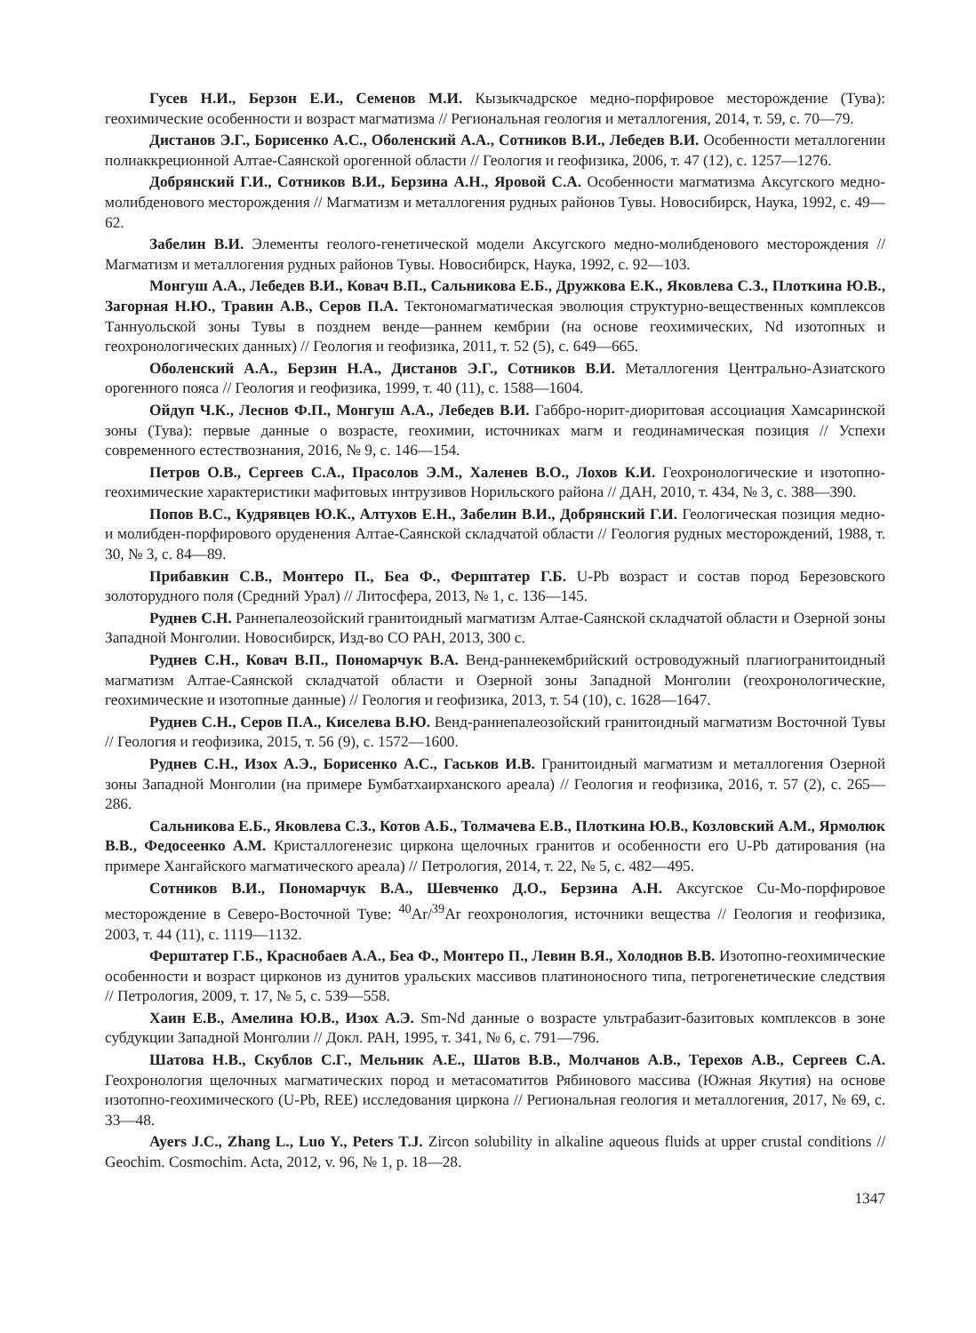Гусев Н.И., Берзон Е.И., Семенов М.И. Кызыкчадрское медно-порфировое месторождение (Тува): геохимические особенности и возраст магматизма // Региональная геология и металлогения, 2014, т. 59, с. 70—79.
Дистанов Э.Г., Борисенко А.С., Оболенский А.А., Сотников В.И., Лебедев В.И. Особенности металлогении полиаккреционной Алтае-Саянской орогенной области // Геология и геофизика, 2006, т. 47 (12), с. 1257—1276.
Добрянский Г.И., Сотников В.И., Берзина А.Н., Яровой С.А. Особенности магматизма Аксугского медно-молибденового месторождения // Магматизм и металлогения рудных районов Тувы. Новосибирск, Наука, 1992, с. 49—62.
Забелин В.И. Элементы геолого-генетической модели Аксугского медно-молибденового месторождения // Магматизм и металлогения рудных районов Тувы. Новосибирск, Наука, 1992, с. 92—103.
Монгуш А.А., Лебедев В.И., Ковач В.П., Сальникова Е.Б., Дружкова Е.К., Яковлева С.З., Плоткина Ю.В., Загорная Н.Ю., Травин А.В., Серов П.А. Тектономагматическая эволюция структурно-вещественных комплексов Таннуольской зоны Тувы в позднем венде—раннем кембрии (на основе геохимических, Nd изотопных и геохронологических данных) // Геология и геофизика, 2011, т. 52 (5), с. 649—665.
Оболенский А.А., Берзин Н.А., Дистанов Э.Г., Сотников В.И. Металлогения Центрально-Азиатского орогенного пояса // Геология и геофизика, 1999, т. 40 (11), с. 1588—1604.
Ойдуп Ч.К., Леснов Ф.П., Монгуш А.А., Лебедев В.И. Габбро-норит-диоритовая ассоциация Хамсаринской зоны (Тува): первые данные о возрасте, геохимии, источниках магм и геодинамическая позиция // Успехи современного естествознания, 2016, № 9, с. 146—154.
Петров О.В., Сергеев С.А., Прасолов Э.М., Халенев В.О., Лохов К.И. Геохронологические и изотопно-геохимические характеристики мафитовых интрузивов Норильского района // ДАН, 2010, т. 434, № 3, с. 388—390.
Попов В.С., Кудрявцев Ю.К., Алтухов Е.Н., Забелин В.И., Добрянский Г.И. Геологическая позиция медно- и молибден-порфирового оруденения Алтае-Саянской складчатой области // Геология рудных месторождений, 1988, т. 30, № 3, с. 84—89.
Прибавкин С.В., Монтеро П., Беа Ф., Ферштатер Г.Б. U-Pb возраст и состав пород Березовского золоторудного поля (Средний Урал) // Литосфера, 2013, № 1, с. 136—145.
Руднев С.Н. Раннепалеозойский гранитоидный магматизм Алтае-Саянской складчатой области и Озерной зоны Западной Монголии. Новосибирск, Изд-во СО РАН, 2013, 300 с.
Руднев С.Н., Ковач В.П., Пономарчук В.А. Венд-раннекембрийский островодужный плагиогранитоидный магматизм Алтае-Саянской складчатой области и Озерной зоны Западной Монголии (геохронологические, геохимические и изотопные данные) // Геология и геофизика, 2013, т. 54 (10), с. 1628—1647.
Руднев С.Н., Серов П.А., Киселева В.Ю. Венд-раннепалеозойский гранитоидный магматизм Восточной Тувы // Геология и геофизика, 2015, т. 56 (9), с. 1572—1600.
Руднев С.Н., Изох А.Э., Борисенко А.С., Гаськов И.В. Гранитоидный магматизм и металлогения Озерной зоны Западной Монголии (на примере Бумбатхаирханского ареала) // Геология и геофизика, 2016, т. 57 (2), с. 265—286.
Сальникова Е.Б., Яковлева С.З., Котов А.Б., Толмачева Е.В., Плоткина Ю.В., Козловский А.М., Ярмолюк В.В., Федосеенко А.М. Кристаллогенезис циркона щелочных гранитов и особенности его U-Pb датирования (на примере Хангайского магматического ареала) // Петрология, 2014, т. 22, № 5, с. 482—495.
Сотников В.И., Пономарчук В.А., Шевченко Д.О., Берзина А.Н. Аксугское Cu-Mo-порфировое месторождение в Северо-Восточной Туве: <sup>40</sup>Ar/<sup>39</sup>Ar геохронология, источники вещества // Геология и геофизика, 2003, т. 44 (11), с. 1119—1132.
Ферштатер Г.Б., Краснобаев А.А., Беа Ф., Монтеро П., Левин В.Я., Холоднов В.В. Изотопно-геохимические особенности и возраст цирконов из дунитов уральских массивов платиноносного типа, петрогенетические следствия // Петрология, 2009, т. 17, № 5, с. 539—558.
Хаин Е.В., Амелина Ю.В., Изох А.Э. Sm-Nd данные о возрасте ультрабазит-базитовых комплексов в зоне субдукции Западной Монголии // Докл. РАН, 1995, т. 341, № 6, с. 791—796.
Шатова Н.В., Скублов С.Г., Мельник А.Е., Шатов В.В., Молчанов А.В., Терехов А.В., Сергеев С.А. Геохронология щелочных магматических пород и метасоматитов Рябинового массива (Южная Якутия) на основе изотопно-геохимического (U-Pb, REE) исследования циркона // Региональная геология и металлогения, 2017, № 69, с. 33—48.
Ayers J.C., Zhang L., Luo Y., Peters T.J. Zircon solubility in alkaline aqueous fluids at upper crustal conditions // Geochim. Cosmochim. Acta, 2012, v. 96, № 1, p. 18—28.
1347